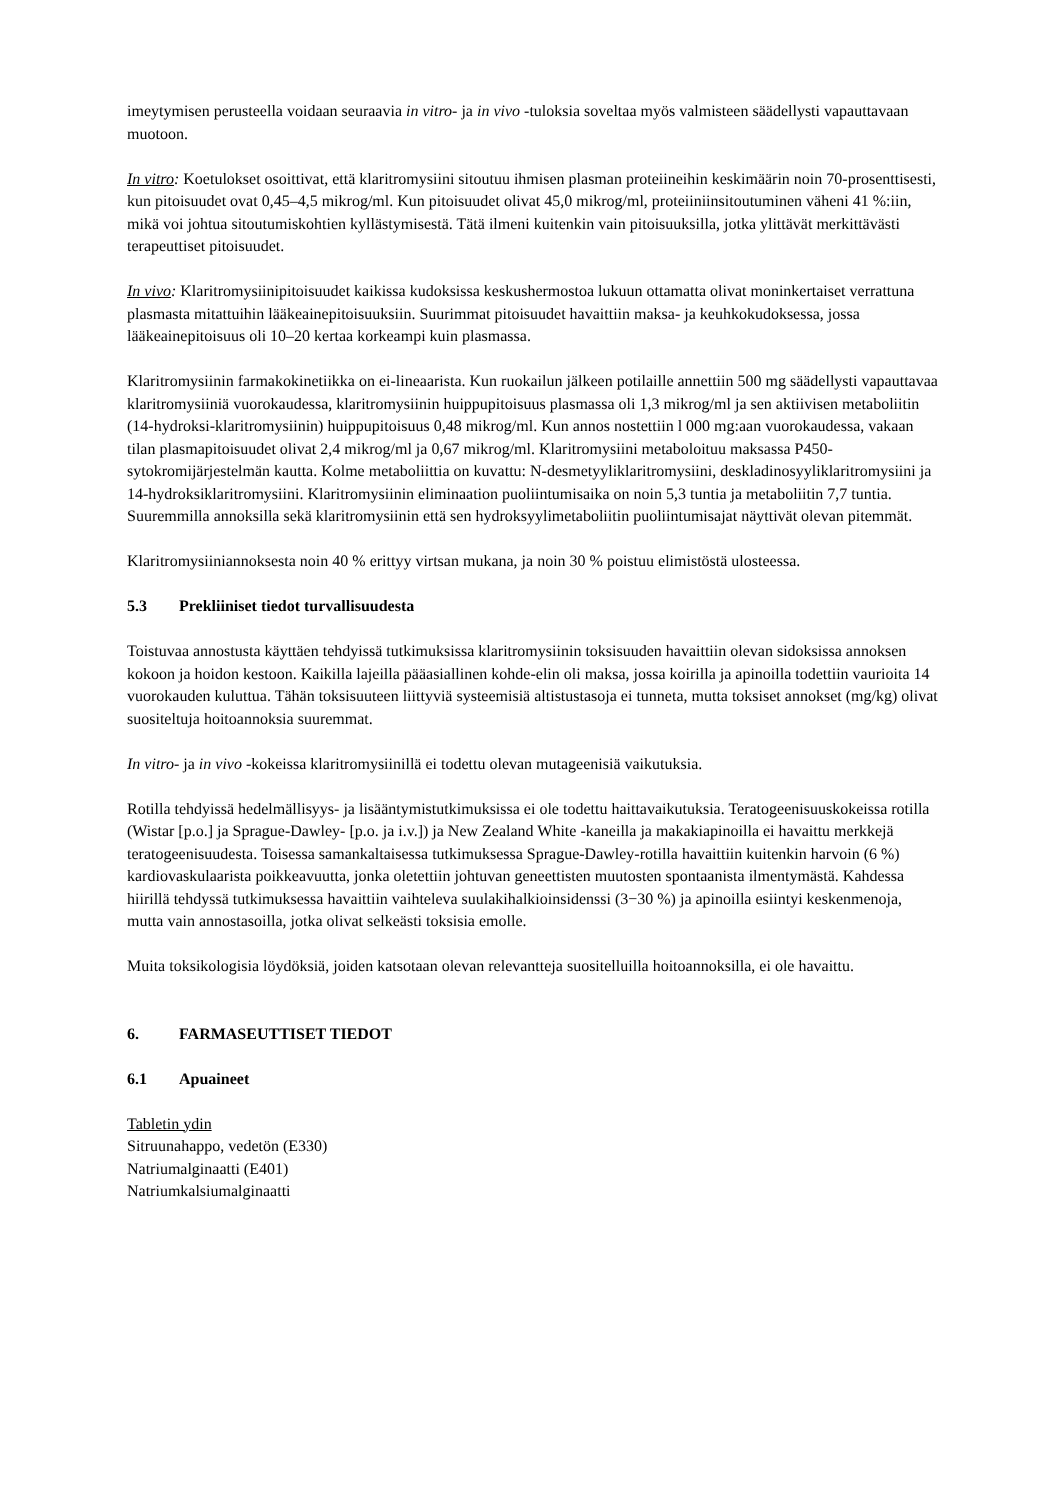imeytymisen perusteella voidaan seuraavia in vitro- ja in vivo -tuloksia soveltaa myös valmisteen säädellysti vapauttavaan muotoon.
In vitro: Koetulokset osoittivat, että klaritromysiini sitoutuu ihmisen plasman proteiineihin keskimäärin noin 70-prosenttisesti, kun pitoisuudet ovat 0,45–4,5 mikrog/ml. Kun pitoisuudet olivat 45,0 mikrog/ml, proteiiniinsitoutuminen väheni 41 %:iin, mikä voi johtua sitoutumiskohtien kyllästymisestä. Tätä ilmeni kuitenkin vain pitoisuuksilla, jotka ylittävät merkittävästi terapeuttiset pitoisuudet.
In vivo: Klaritromysiinipitoisuudet kaikissa kudoksissa keskushermostoa lukuun ottamatta olivat moninkertaiset verrattuna plasmasta mitattuihin lääkeainepitoisuuksiin. Suurimmat pitoisuudet havaittiin maksa- ja keuhkokudoksessa, jossa lääkeainepitoisuus oli 10–20 kertaa korkeampi kuin plasmassa.
Klaritromysiinin farmakokinetiikka on ei-lineaarista. Kun ruokailun jälkeen potilaille annettiin 500 mg säädellysti vapauttavaa klaritromysiiniä vuorokaudessa, klaritromysiinin huippupitoisuus plasmassa oli 1,3 mikrog/ml ja sen aktiivisen metaboliitin (14-hydroksi-klaritromysiinin) huippupitoisuus 0,48 mikrog/ml. Kun annos nostettiin l 000 mg:aan vuorokaudessa, vakaan tilan plasmapitoisuudet olivat 2,4 mikrog/ml ja 0,67 mikrog/ml. Klaritromysiini metaboloituu maksassa P450-sytokromijärjestelmän kautta. Kolme metaboliittia on kuvattu: N-desmetyyliklaritromysiini, deskladinosyyliklaritromysiini ja 14-hydroksiklaritromysiini. Klaritromysiinin eliminaation puoliintumisaika on noin 5,3 tuntia ja metaboliitin 7,7 tuntia. Suuremmilla annoksilla sekä klaritromysiinin että sen hydroksyylimetaboliitin puoliintumisajat näyttivät olevan pitemmät.
Klaritromysiiniannoksesta noin 40 % erittyy virtsan mukana, ja noin 30 % poistuu elimistöstä ulosteessa.
5.3 Prekliiniset tiedot turvallisuudesta
Toistuvaa annostusta käyttäen tehdyissä tutkimuksissa klaritromysiinin toksisuuden havaittiin olevan sidoksissa annoksen kokoon ja hoidon kestoon. Kaikilla lajeilla pääasiallinen kohde-elin oli maksa, jossa koirilla ja apinoilla todettiin vaurioita 14 vuorokauden kuluttua. Tähän toksisuuteen liittyviä systeemisiä altistustasoja ei tunneta, mutta toksiset annokset (mg/kg) olivat suositeltuja hoitoannoksia suuremmat.
In vitro- ja in vivo -kokeissa klaritromysiinillä ei todettu olevan mutageenisiä vaikutuksia.
Rotilla tehdyissä hedelmällisyys- ja lisääntymistutkimuksissa ei ole todettu haittavaikutuksia. Teratogeenisuuskokeissa rotilla (Wistar [p.o.] ja Sprague-Dawley- [p.o. ja i.v.]) ja New Zealand White -kaneilla ja makakiapinoilla ei havaittu merkkejä teratogeenisuudesta. Toisessa samankaltaisessa tutkimuksessa Sprague-Dawley-rotilla havaittiin kuitenkin harvoin (6 %) kardiovaskulaarista poikkeavuutta, jonka oletettiin johtuvan geneettisten muutosten spontaanista ilmentymästä. Kahdessa hiirillä tehdyssä tutkimuksessa havaittiin vaihteleva suulakihalkioinsidenssi (3−30 %) ja apinoilla esiintyi keskenmenoja, mutta vain annostasoilla, jotka olivat selkeästi toksisia emolle.
Muita toksikologisia löydöksiä, joiden katsotaan olevan relevantteja suositelluilla hoitoannoksilla, ei ole havaittu.
6. FARMASEUTTISET TIEDOT
6.1 Apuaineet
Tabletin ydin
Sitruunahappo, vedetön (E330)
Natriumalginaatti (E401)
Natriumkalsiumalginaatti